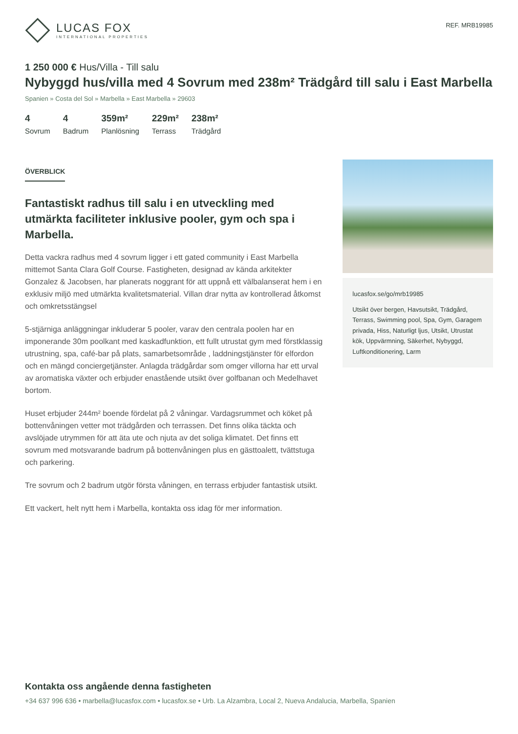LUCAS FOX
INTERNATIONAL PROPERTIES
REF. MRB19985
1 250 000 € Hus/Villa - Till salu
Nybyggd hus/villa med 4 Sovrum med 238m² Trädgård till salu i East Marbella
Spanien » Costa del Sol » Marbella » East Marbella » 29603
4
Sovrum
4
Badrum
359m²
Planlösning
229m²
Terrass
238m²
Trädgård
ÖVERBLICK
Fantastiskt radhus till salu i en utveckling med utmärkta faciliteter inklusive pooler, gym och spa i Marbella.
Detta vackra radhus med 4 sovrum ligger i ett gated community i East Marbella mittemot Santa Clara Golf Course. Fastigheten, designad av kända arkitekter Gonzalez & Jacobsen, har planerats noggrant för att uppnå ett välbalanserat hem i en exklusiv miljö med utmärkta kvalitetsmaterial. Villan drar nytta av kontrollerad åtkomst och omkretsstängsel
5-stjärniga anläggningar inkluderar 5 pooler, varav den centrala poolen har en imponerande 30m poolkant med kaskadfunktion, ett fullt utrustat gym med förstklassig utrustning, spa, café-bar på plats, samarbetsområde , laddningstjänster för elfordon och en mängd conciergetjänster. Anlagda trädgårdar som omger villorna har ett urval av aromatiska växter och erbjuder enastående utsikt över golfbanan och Medelhavet bortom.
Huset erbjuder 244m² boende fördelat på 2 våningar. Vardagsrummet och köket på bottenvåningen vetter mot trädgården och terrassen. Det finns olika täckta och avslöjade utrymmen för att äta ute och njuta av det soliga klimatet. Det finns ett sovrum med motsvarande badrum på bottenvåningen plus en gästtoalett, tvättstuga och parkering.
Tre sovrum och 2 badrum utgör första våningen, en terrass erbjuder fantastisk utsikt.
Ett vackert, helt nytt hem i Marbella, kontakta oss idag för mer information.
lucasfox.se/go/mrb19985
Utsikt över bergen, Havsutsikt, Trädgård, Terrass, Swimming pool, Spa, Gym, Garagem privada, Hiss, Naturligt ljus, Utsikt, Utrustat kök, Uppvärmning, Säkerhet, Nybyggd, Luftkonditionering, Larm
Kontakta oss angående denna fastigheten
+34 637 996 636 • marbella@lucasfox.com • lucasfox.se • Urb. La Alzambra, Local 2, Nueva Andalucia, Marbella, Spanien